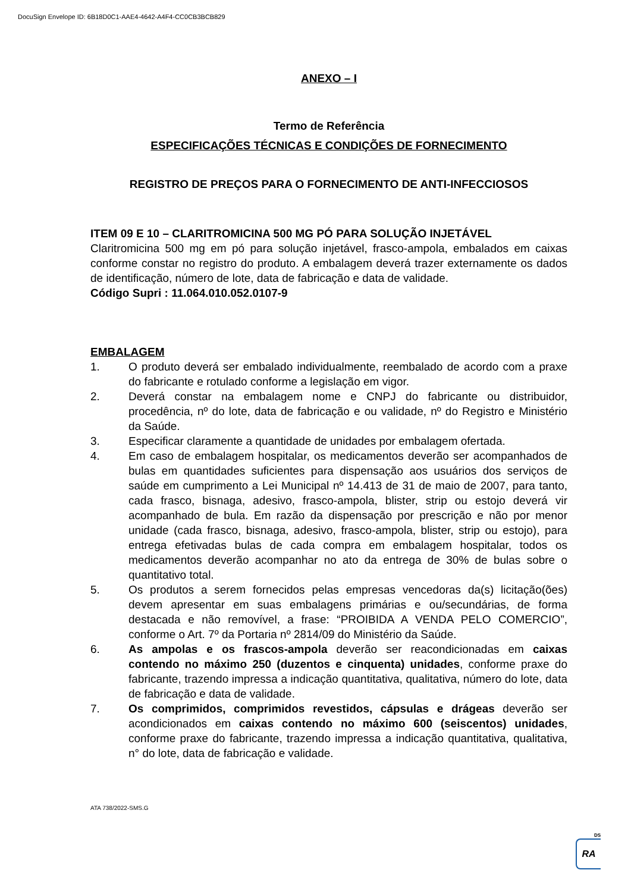DocuSign Envelope ID: 6B18D0C1-AAE4-4642-A4F4-CC0CB3BCB829
ANEXO – I
Termo de Referência
ESPECIFICAÇÕES TÉCNICAS E CONDIÇÕES DE FORNECIMENTO
REGISTRO DE PREÇOS PARA O FORNECIMENTO DE ANTI-INFECCIOSOS
ITEM 09 E 10 – CLARITROMICINA 500 MG PÓ PARA SOLUÇÃO INJETÁVEL
Claritromicina 500 mg em pó para solução injetável, frasco-ampola, embalados em caixas conforme constar no registro do produto. A embalagem deverá trazer externamente os dados de identificação, número de lote, data de fabricação e data de validade.
Código Supri : 11.064.010.052.0107-9
EMBALAGEM
1. O produto deverá ser embalado individualmente, reembalado de acordo com a praxe do fabricante e rotulado conforme a legislação em vigor.
2. Deverá constar na embalagem nome e CNPJ do fabricante ou distribuidor, procedência, nº do lote, data de fabricação e ou validade, nº do Registro e Ministério da Saúde.
3. Especificar claramente a quantidade de unidades por embalagem ofertada.
4. Em caso de embalagem hospitalar, os medicamentos deverão ser acompanhados de bulas em quantidades suficientes para dispensação aos usuários dos serviços de saúde em cumprimento a Lei Municipal nº 14.413 de 31 de maio de 2007, para tanto, cada frasco, bisnaga, adesivo, frasco-ampola, blister, strip ou estojo deverá vir acompanhado de bula. Em razão da dispensação por prescrição e não por menor unidade (cada frasco, bisnaga, adesivo, frasco-ampola, blister, strip ou estojo), para entrega efetivadas bulas de cada compra em embalagem hospitalar, todos os medicamentos deverão acompanhar no ato da entrega de 30% de bulas sobre o quantitativo total.
5. Os produtos a serem fornecidos pelas empresas vencedoras da(s) licitação(ões) devem apresentar em suas embalagens primárias e ou/secundárias, de forma destacada e não removível, a frase: “PROIBIDA A VENDA PELO COMERCIO”, conforme o Art. 7º da Portaria nº 2814/09 do Ministério da Saúde.
6. As ampolas e os frascos-ampola deverão ser reacondicionadas em caixas contendo no máximo 250 (duzentos e cinquenta) unidades, conforme praxe do fabricante, trazendo impressa a indicação quantitativa, qualitativa, número do lote, data de fabricação e data de validade.
7. Os comprimidos, comprimidos revestidos, cápsulas e drágeas deverão ser acondicionados em caixas contendo no máximo 600 (seiscentos) unidades, conforme praxe do fabricante, trazendo impressa a indicação quantitativa, qualitativa, n° do lote, data de fabricação e validade.
ATA 738/2022-SMS.G
DS
RA